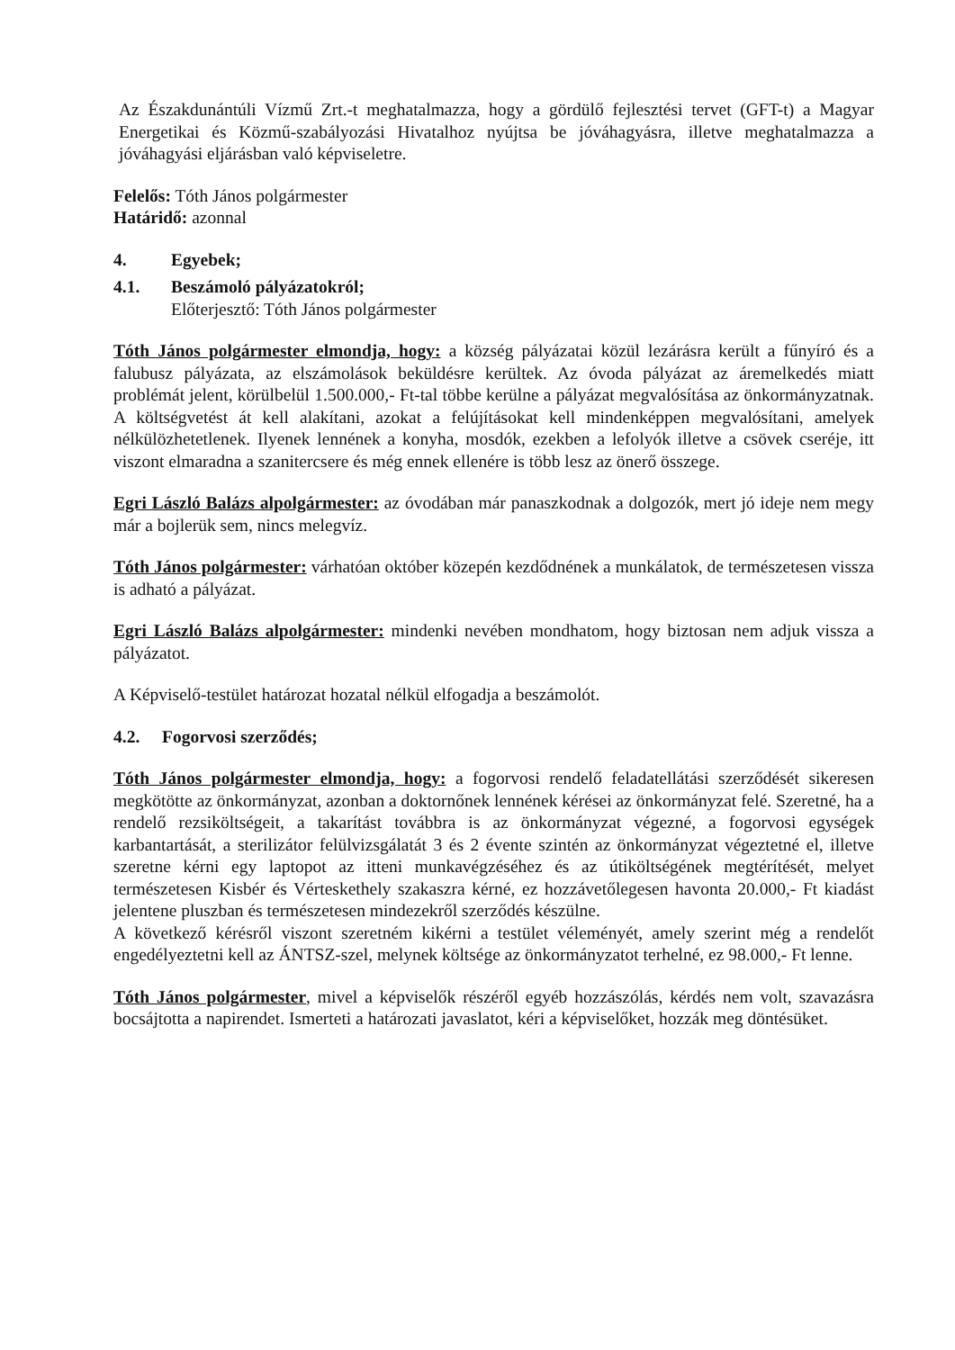Az Északdunántúli Vízmű Zrt.-t meghatalmazza, hogy a gördülő fejlesztési tervet (GFT-t) a Magyar Energetikai és Közmű-szabályozási Hivatalhoz nyújtsa be jóváhagyásra, illetve meghatalmazza a jóváhagyási eljárásban való képviseletre.
Felelős: Tóth János polgármester
Határidő: azonnal
4. Egyebek;
4.1. Beszámoló pályázatokról;
Előterjesztő: Tóth János polgármester
Tóth János polgármester elmondja, hogy: a község pályázatai közül lezárásra került a fűnyíró és a falubusz pályázata, az elszámolások beküldésre kerültek. Az óvoda pályázat az áremelkedés miatt problémát jelent, körülbelül 1.500.000,- Ft-tal többe kerülne a pályázat megvalósítása az önkormányzatnak. A költségvetést át kell alakítani, azokat a felújításokat kell mindenképpen megvalósítani, amelyek nélkülözhetetlenek. Ilyenek lennének a konyha, mosdók, ezekben a lefolyók illetve a csövek cseréje, itt viszont elmaradna a szanitercsere és még ennek ellenére is több lesz az önerő összege.
Egri László Balázs alpolgármester: az óvodában már panaszkodnak a dolgozók, mert jó ideje nem megy már a bojlerük sem, nincs melegvíz.
Tóth János polgármester: várhatóan október közepén kezdődnének a munkálatok, de természetesen vissza is adható a pályázat.
Egri László Balázs alpolgármester: mindenki nevében mondhatom, hogy biztosan nem adjuk vissza a pályázatot.
A Képviselő-testület határozat hozatal nélkül elfogadja a beszámolót.
4.2. Fogorvosi szerződés;
Tóth János polgármester elmondja, hogy: a fogorvosi rendelő feladatellátási szerződését sikeresen megkötötte az önkormányzat, azonban a doktornőnek lennének kérései az önkormányzat felé. Szeretné, ha a rendelő rezsiköltségeit, a takarítást továbbra is az önkormányzat végezné, a fogorvosi egységek karbantartását, a sterilizátor felülvizsgálatát 3 és 2 évente szintén az önkormányzat végeztetné el, illetve szeretne kérni egy laptopot az itteni munkavégzéséhez és az útiköltségének megtérítését, melyet természetesen Kisbér és Vérteskethely szakaszra kérné, ez hozzávetőlegesen havonta 20.000,- Ft kiadást jelentene pluszban és természetesen mindezekről szerződés készülne.
A következő kérésről viszont szeretném kikérni a testület véleményét, amely szerint még a rendelőt engedélyeztetni kell az ÁNTSZ-szel, melynek költsége az önkormányzatot terhelné, ez 98.000,- Ft lenne.
Tóth János polgármester, mivel a képviselők részéről egyéb hozzászólás, kérdés nem volt, szavazásra bocsájtotta a napirendet. Ismerteti a határozati javaslatot, kéri a képviselőket, hozzák meg döntésüket.